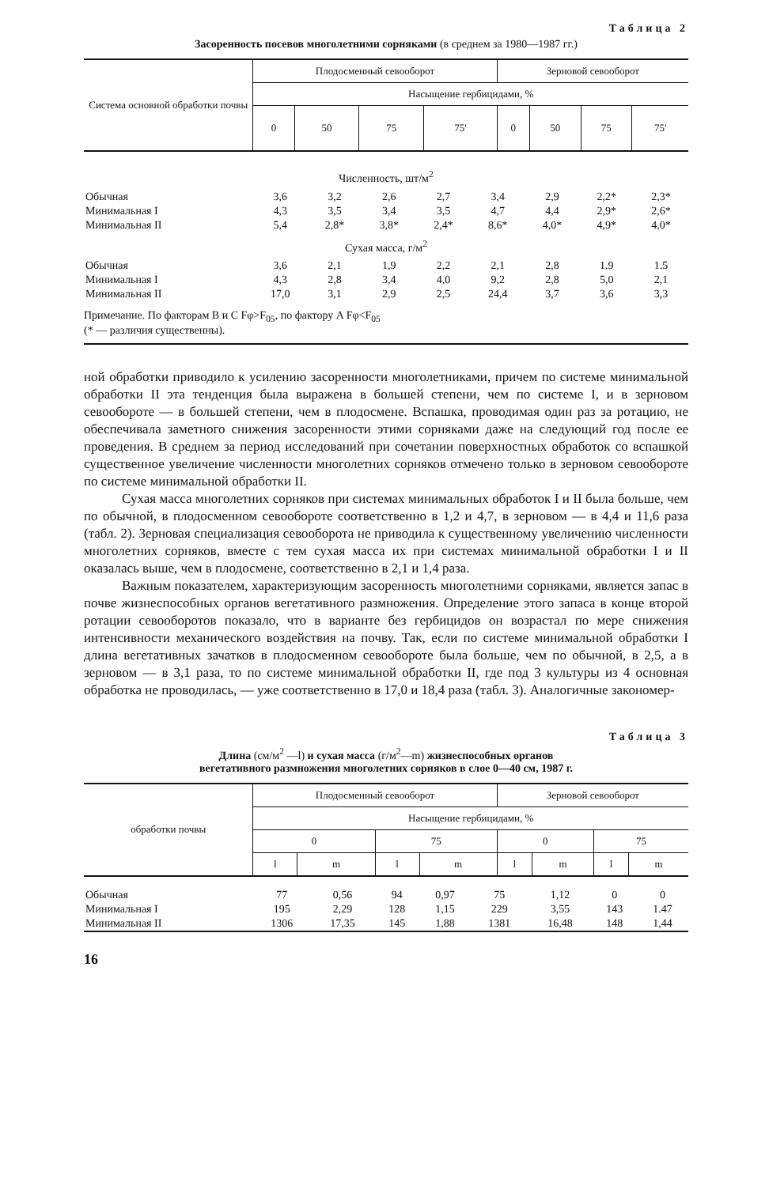Таблица 2
Засоренность посевов многолетними сорняками (в среднем за 1980—1987 гг.)
| Система основной обработки почвы | Плодосменный севооборот | | | | Зерновой севооборот | | | |
| --- | --- | --- | --- | --- | --- | --- | --- | --- |
| | Насыщение гербицидами, % | | | | | | | |
| | 0 | 50 | 75 | 75' | 0 | 50 | 75 | 75' |
| Численность, шт/м<sup>2</sup> | | | | | | | | |
| Обычная | 3,6 | 3,2 | 2,6 | 2,7 | 3,4 | 2,9 | 2,2* | 2,3* |
| Минимальная I | 4,3 | 3,5 | 3,4 | 3,5 | 4,7 | 4,4 | 2,9* | 2,6* |
| Минимальная II | 5,4 | 2,8* | 3,8* | 2,4* | 8,6* | 4,0* | 4,9* | 4,0* |
| Сухая масса, г/м<sup>2</sup> | | | | | | | | |
| Обычная | 3,6 | 2,1 | 1,9 | 2,2 | 2,1 | 2,8 | 1.9 | 1.5 |
| Минимальная I | 4,3 | 2,8 | 3,4 | 4,0 | 9,2 | 2,8 | 5,0 | 2,1 |
| Минимальная II | 17,0 | 3,1 | 2,9 | 2,5 | 24,4 | 3,7 | 3,6 | 3,3 |
Примечание. По факторам B и C Fφ>F<sub>05</sub>, по фактору A Fφ<F<sub>05</sub>
(* — различия существенны).
ной обработки приводило к усилению засоренности многолетниками, причем по системе минимальной обработки II эта тенденция была выражена в большей степени, чем по системе I, и в зерновом севообороте — в большей степени, чем в плодосмене. Вспашка, проводимая один раз за ротацию, не обеспечивала заметного снижения засоренности этими сорняками даже на следующий год после ее проведения. В среднем за период исследований при сочетании поверхностных обработок со вспашкой существенное увеличение численности многолетних сорняков отмечено только в зерновом севообороте по системе минимальной обработки II.
Сухая масса многолетних сорняков при системах минимальных обработок I и II была больше, чем по обычной, в плодосменном севообороте соответственно в 1,2 и 4,7, в зерновом — в 4,4 и 11,6 раза (табл. 2). Зерновая специализация севооборота не приводила к существенному увеличению численности многолетних сорняков, вместе с тем сухая масса их при системах минимальной обработки I и II оказалась выше, чем в плодосмене, соответственно в 2,1 и 1,4 раза.
Важным показателем, характеризующим засоренность многолетними сорняками, является запас в почве жизнеспособных органов вегетативного размножения. Определение этого запаса в конце второй ротации севооборотов показало, что в варианте без гербицидов он возрастал по мере снижения интенсивности механического воздействия на почву. Так, если по системе минимальной обработки I длина вегетативных зачатков в плодосменном севообороте была больше, чем по обычной, в 2,5, а в зерновом — в 3,1 раза, то по системе минимальной обработки II, где под 3 культуры из 4 основная обработка не проводилась, — уже соответственно в 17,0 и 18,4 раза (табл. 3). Аналогичные закономер-
Таблица 3
Длина (см/м<sup>2</sup> —l) и сухая масса (г/м<sup>2</sup>—m) жизнеспособных органов
вегетативного размножения многолетних сорняков в слое 0—40 см, 1987 г.
| обработки почвы | Плодосменный севооборот | | | | Зерновой севооборот | | | |
| --- | --- | --- | --- | --- | --- | --- | --- | --- |
| | Насыщение гербицидами, % | | | | | | | |
| | 0 | | 75 | | 0 | | 75 | |
| | l | m | l | m | l | m | l | m |
| Обычная | 77 | 0,56 | 94 | 0,97 | 75 | 1,12 | 0 | 0 |
| Минимальная I | 195 | 2,29 | 128 | 1,15 | 229 | 3,55 | 143 | 1.47 |
| Минимальная II | 1306 | 17,35 | 145 | 1,88 | 1381 | 16,48 | 148 | 1,44 |
16